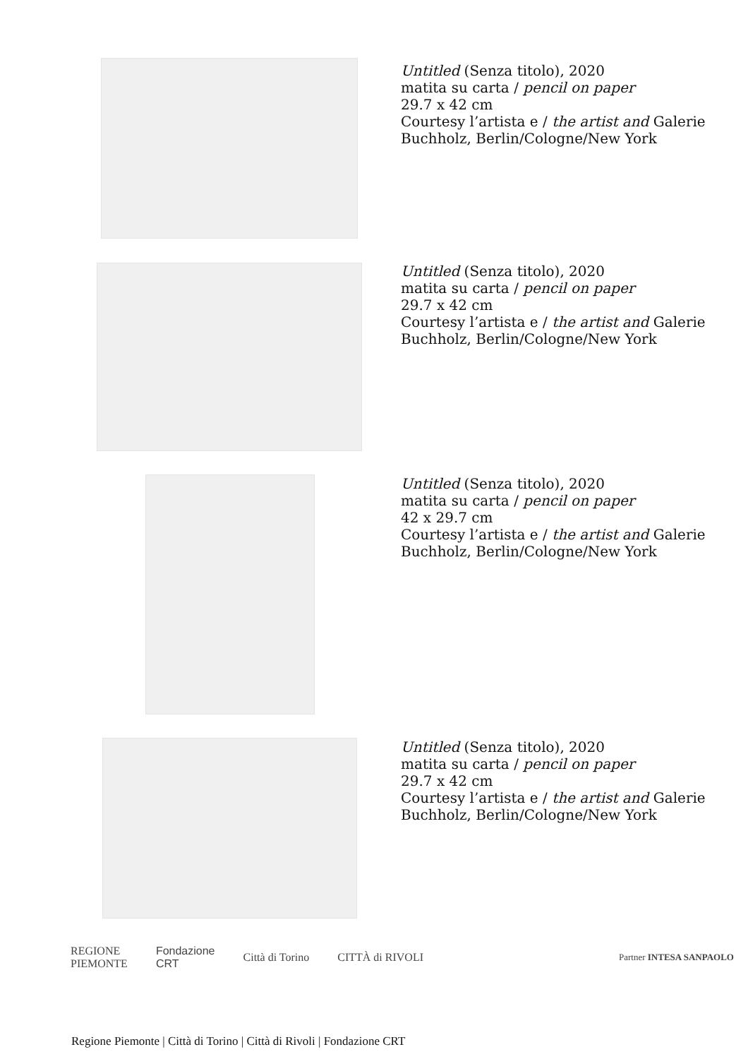Untitled (Senza titolo), 2020
matita su carta / pencil on paper
29.7 x 42 cm
Courtesy l’artista e / the artist and Galerie
Buchholz, Berlin/Cologne/New York
Untitled (Senza titolo), 2020
matita su carta / pencil on paper
29.7 x 42 cm
Courtesy l’artista e / the artist and Galerie
Buchholz, Berlin/Cologne/New York
Untitled (Senza titolo), 2020
matita su carta / pencil on paper
42 x 29.7 cm
Courtesy l’artista e / the artist and Galerie
Buchholz, Berlin/Cologne/New York
Untitled (Senza titolo), 2020
matita su carta / pencil on paper
29.7 x 42 cm
Courtesy l’artista e / the artist and Galerie
Buchholz, Berlin/Cologne/New York
REGIONE
PIEMONTE Fondazione
CRT Città di Torino CITTÀ di RIVOLI Partner INTESA SANPAOLO
Regione Piemonte | Città di Torino | Città di Rivoli | Fondazione CRT